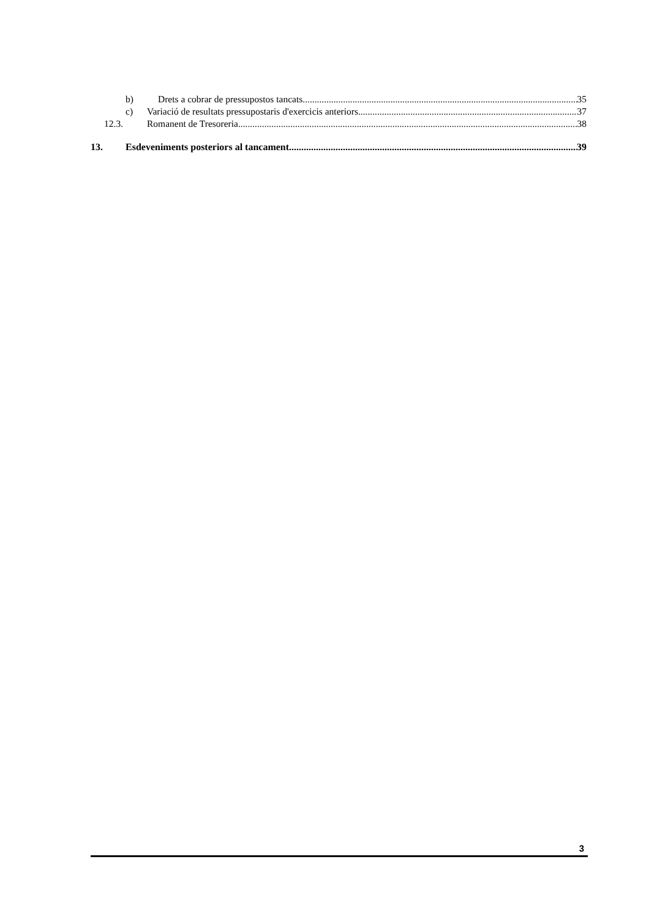b) Drets a cobrar de pressupostos tancats 35
c) Variació de resultats pressupostaris d'exercicis anteriors 37
12.3. Romanent de Tresoreria 38
13. Esdeveniments posteriors al tancament 39
3